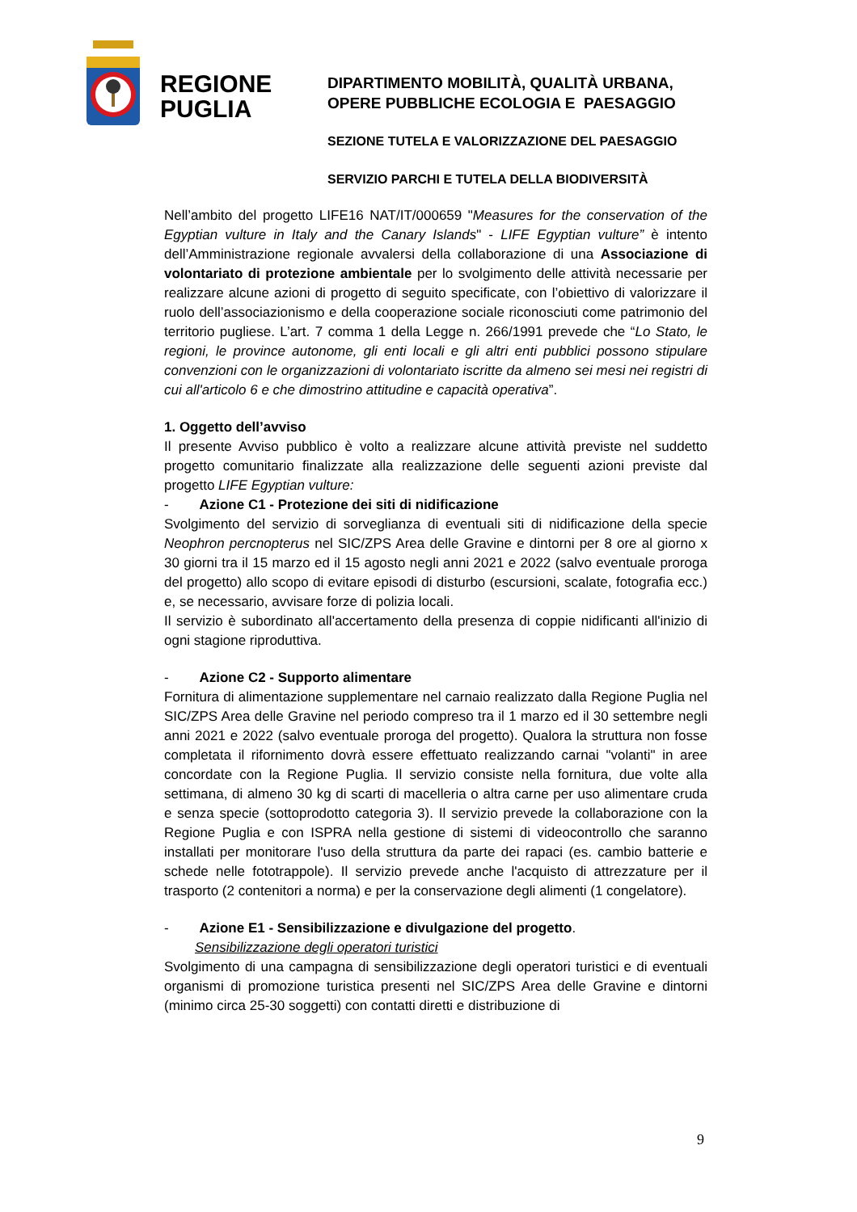REGIONE
PUGLIA
DIPARTIMENTO MOBILITÀ, QUALITÀ URBANA,
OPERE PUBBLICHE ECOLOGIA E PAESAGGIO
SEZIONE TUTELA E VALORIZZAZIONE DEL PAESAGGIO
SERVIZIO PARCHI E TUTELA DELLA BIODIVERSITÀ
Nell’ambito del progetto LIFE16 NAT/IT/000659 "Measures for the conservation of the Egyptian vulture in Italy and the Canary Islands" - LIFE Egyptian vulture” è intento dell’Amministrazione regionale avvalersi della collaborazione di una Associazione di volontariato di protezione ambientale per lo svolgimento delle attività necessarie per realizzare alcune azioni di progetto di seguito specificate, con l’obiettivo di valorizzare il ruolo dell’associazionismo e della cooperazione sociale riconosciuti come patrimonio del territorio pugliese. L’art. 7 comma 1 della Legge n. 266/1991 prevede che “Lo Stato, le regioni, le province autonome, gli enti locali e gli altri enti pubblici possono stipulare convenzioni con le organizzazioni di volontariato iscritte da almeno sei mesi nei registri di cui all'articolo 6 e che dimostrino attitudine e capacità operativa”.
1. Oggetto dell’avviso
Il presente Avviso pubblico è volto a realizzare alcune attività previste nel suddetto progetto comunitario finalizzate alla realizzazione delle seguenti azioni previste dal progetto LIFE Egyptian vulture:
- Azione C1 - Protezione dei siti di nidificazione
Svolgimento del servizio di sorveglianza di eventuali siti di nidificazione della specie Neophron percnopterus nel SIC/ZPS Area delle Gravine e dintorni per 8 ore al giorno x 30 giorni tra il 15 marzo ed il 15 agosto negli anni 2021 e 2022 (salvo eventuale proroga del progetto) allo scopo di evitare episodi di disturbo (escursioni, scalate, fotografia ecc.) e, se necessario, avvisare forze di polizia locali.
Il servizio è subordinato all'accertamento della presenza di coppie nidificanti all'inizio di ogni stagione riproduttiva.
- Azione C2 - Supporto alimentare
Fornitura di alimentazione supplementare nel carnaio realizzato dalla Regione Puglia nel SIC/ZPS Area delle Gravine nel periodo compreso tra il 1 marzo ed il 30 settembre negli anni 2021 e 2022 (salvo eventuale proroga del progetto). Qualora la struttura non fosse completata il rifornimento dovrà essere effettuato realizzando carnai "volanti" in aree concordate con la Regione Puglia. Il servizio consiste nella fornitura, due volte alla settimana, di almeno 30 kg di scarti di macelleria o altra carne per uso alimentare cruda e senza specie (sottoprodotto categoria 3). Il servizio prevede la collaborazione con la Regione Puglia e con ISPRA nella gestione di sistemi di videocontrollo che saranno installati per monitorare l'uso della struttura da parte dei rapaci (es. cambio batterie e schede nelle fototrappole). Il servizio prevede anche l'acquisto di attrezzature per il trasporto (2 contenitori a norma) e per la conservazione degli alimenti (1 congelatore).
- Azione E1 - Sensibilizzazione e divulgazione del progetto.
Sensibilizzazione degli operatori turistici
Svolgimento di una campagna di sensibilizzazione degli operatori turistici e di eventuali organismi di promozione turistica presenti nel SIC/ZPS Area delle Gravine e dintorni (minimo circa 25-30 soggetti) con contatti diretti e distribuzione di
9